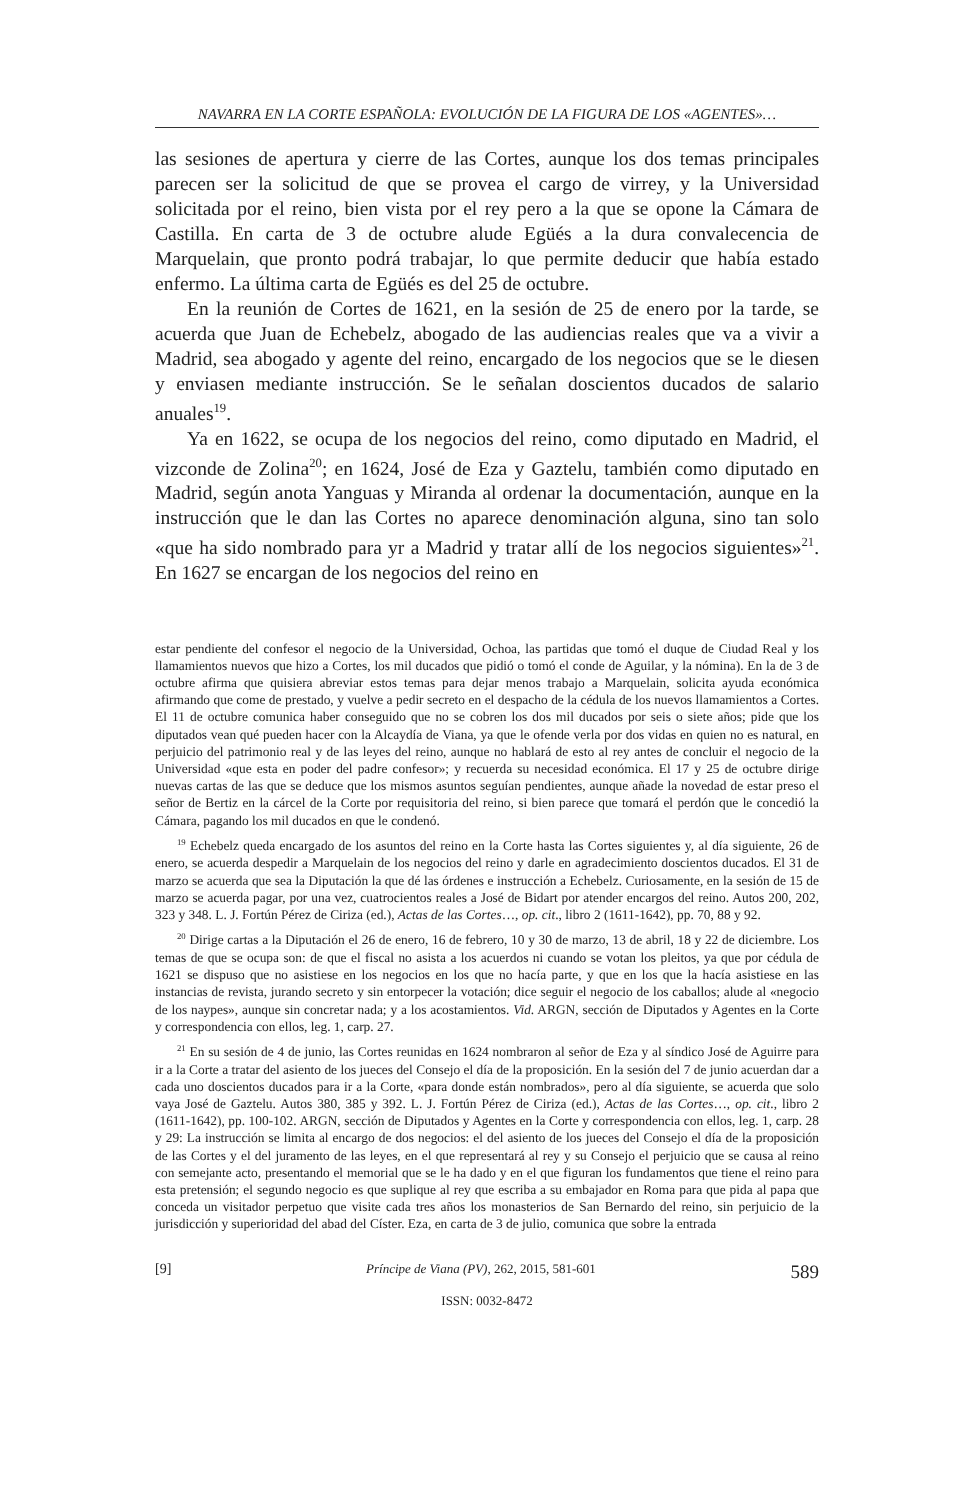NAVARRA EN LA CORTE ESPAÑOLA: EVOLUCIÓN DE LA FIGURA DE LOS «AGENTES»…
las sesiones de apertura y cierre de las Cortes, aunque los dos temas principales parecen ser la solicitud de que se provea el cargo de virrey, y la Universidad solicitada por el reino, bien vista por el rey pero a la que se opone la Cámara de Castilla. En carta de 3 de octubre alude Egüés a la dura convalecencia de Marquelain, que pronto podrá trabajar, lo que permite deducir que había estado enfermo. La última carta de Egüés es del 25 de octubre.
En la reunión de Cortes de 1621, en la sesión de 25 de enero por la tarde, se acuerda que Juan de Echebelz, abogado de las audiencias reales que va a vivir a Madrid, sea abogado y agente del reino, encargado de los negocios que se le diesen y enviasen mediante instrucción. Se le señalan doscientos ducados de salario anuales<sup>19</sup>.
Ya en 1622, se ocupa de los negocios del reino, como diputado en Madrid, el vizconde de Zolina<sup>20</sup>; en 1624, José de Eza y Gaztelu, también como diputado en Madrid, según anota Yanguas y Miranda al ordenar la documentación, aunque en la instrucción que le dan las Cortes no aparece denominación alguna, sino tan solo «que ha sido nombrado para yr a Madrid y tratar allí de los negocios siguientes»<sup>21</sup>. En 1627 se encargan de los negocios del reino en
estar pendiente del confesor el negocio de la Universidad, Ochoa, las partidas que tomó el duque de Ciudad Real y los llamamientos nuevos que hizo a Cortes, los mil ducados que pidió o tomó el conde de Aguilar, y la nómina). En la de 3 de octubre afirma que quisiera abreviar estos temas para dejar menos trabajo a Marquelain, solicita ayuda económica afirmando que come de prestado, y vuelve a pedir secreto en el despacho de la cédula de los nuevos llamamientos a Cortes. El 11 de octubre comunica haber conseguido que no se cobren los dos mil ducados por seis o siete años; pide que los diputados vean qué pueden hacer con la Alcaydía de Viana, ya que le ofende verla por dos vidas en quien no es natural, en perjuicio del patrimonio real y de las leyes del reino, aunque no hablará de esto al rey antes de concluir el negocio de la Universidad «que esta en poder del padre confesor»; y recuerda su necesidad económica. El 17 y 25 de octubre dirige nuevas cartas de las que se deduce que los mismos asuntos seguían pendientes, aunque añade la novedad de estar preso el señor de Bertiz en la cárcel de la Corte por requisitoria del reino, si bien parece que tomará el perdón que le concedió la Cámara, pagando los mil ducados en que le condenó.
<sup>19</sup> Echebelz queda encargado de los asuntos del reino en la Corte hasta las Cortes siguientes y, al día siguiente, 26 de enero, se acuerda despedir a Marquelain de los negocios del reino y darle en agradecimiento doscientos ducados. El 31 de marzo se acuerda que sea la Diputación la que dé las órdenes e instrucción a Echebelz. Curiosamente, en la sesión de 15 de marzo se acuerda pagar, por una vez, cuatrocientos reales a José de Bidart por atender encargos del reino. Autos 200, 202, 323 y 348. L. J. Fortún Pérez de Ciriza (ed.), Actas de las Cortes…, op. cit., libro 2 (1611-1642), pp. 70, 88 y 92.
<sup>20</sup> Dirige cartas a la Diputación el 26 de enero, 16 de febrero, 10 y 30 de marzo, 13 de abril, 18 y 22 de diciembre. Los temas de que se ocupa son: de que el fiscal no asista a los acuerdos ni cuando se votan los pleitos, ya que por cédula de 1621 se dispuso que no asistiese en los negocios en los que no hacía parte, y que en los que la hacía asistiese en las instancias de revista, jurando secreto y sin entorpecer la votación; dice seguir el negocio de los caballos; alude al «negocio de los naypes», aunque sin concretar nada; y a los acostamientos. Vid. ARGN, sección de Diputados y Agentes en la Corte y correspondencia con ellos, leg. 1, carp. 27.
<sup>21</sup> En su sesión de 4 de junio, las Cortes reunidas en 1624 nombraron al señor de Eza y al síndico José de Aguirre para ir a la Corte a tratar del asiento de los jueces del Consejo el día de la proposición. En la sesión del 7 de junio acuerdan dar a cada uno doscientos ducados para ir a la Corte, «para donde están nombrados», pero al día siguiente, se acuerda que solo vaya José de Gaztelu. Autos 380, 385 y 392. L. J. Fortún Pérez de Ciriza (ed.), Actas de las Cortes…, op. cit., libro 2 (1611-1642), pp. 100-102. ARGN, sección de Diputados y Agentes en la Corte y correspondencia con ellos, leg. 1, carp. 28 y 29: La instrucción se limita al encargo de dos negocios: el del asiento de los jueces del Consejo el día de la proposición de las Cortes y el del juramento de las leyes, en el que representará al rey y su Consejo el perjuicio que se causa al reino con semejante acto, presentando el memorial que se le ha dado y en el que figuran los fundamentos que tiene el reino para esta pretensión; el segundo negocio es que suplique al rey que escriba a su embajador en Roma para que pida al papa que conceda un visitador perpetuo que visite cada tres años los monasterios de San Bernardo del reino, sin perjuicio de la jurisdicción y superioridad del abad del Císter. Eza, en carta de 3 de julio, comunica que sobre la entrada
[9] Príncipe de Viana (PV), 262, 2015, 581-601 589
ISSN: 0032-8472